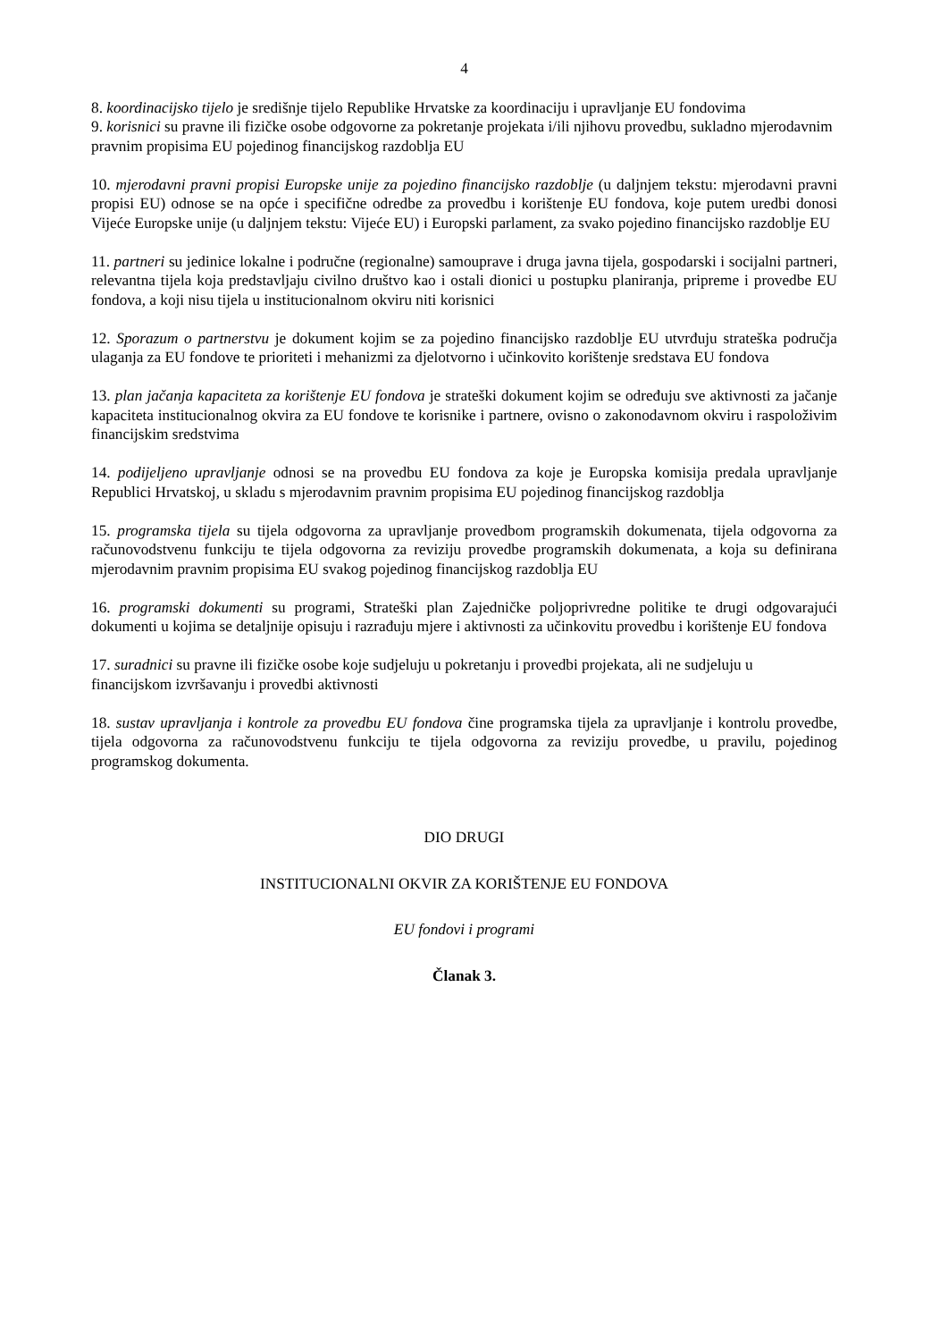4
8. koordinacijsko tijelo je središnje tijelo Republike Hrvatske za koordinaciju i upravljanje EU fondovima
9. korisnici su pravne ili fizičke osobe odgovorne za pokretanje projekata i/ili njihovu provedbu, sukladno mjerodavnim pravnim propisima EU pojedinog financijskog razdoblja EU
10. mjerodavni pravni propisi Europske unije za pojedino financijsko razdoblje (u daljnjem tekstu: mjerodavni pravni propisi EU) odnose se na opće i specifične odredbe za provedbu i korištenje EU fondova, koje putem uredbi donosi Vijeće Europske unije (u daljnjem tekstu: Vijeće EU) i Europski parlament, za svako pojedino financijsko razdoblje EU
11. partneri su jedinice lokalne i područne (regionalne) samouprave i druga javna tijela, gospodarski i socijalni partneri, relevantna tijela koja predstavljaju civilno društvo kao i ostali dionici u postupku planiranja, pripreme i provedbe EU fondova, a koji nisu tijela u institucionalnom okviru niti korisnici
12. Sporazum o partnerstvu je dokument kojim se za pojedino financijsko razdoblje EU utvrđuju strateška područja ulaganja za EU fondove te prioriteti i mehanizmi za djelotvorno i učinkovito korištenje sredstava EU fondova
13. plan jačanja kapaciteta za korištenje EU fondova je strateški dokument kojim se određuju sve aktivnosti za jačanje kapaciteta institucionalnog okvira za EU fondove te korisnike i partnere, ovisno o zakonodavnom okviru i raspoloživim financijskim sredstvima
14. podijeljeno upravljanje odnosi se na provedbu EU fondova za koje je Europska komisija predala upravljanje Republici Hrvatskoj, u skladu s mjerodavnim pravnim propisima EU pojedinog financijskog razdoblja
15. programska tijela su tijela odgovorna za upravljanje provedbom programskih dokumenata, tijela odgovorna za računovodstvenu funkciju te tijela odgovorna za reviziju provedbe programskih dokumenata, a koja su definirana mjerodavnim pravnim propisima EU svakog pojedinog financijskog razdoblja EU
16. programski dokumenti su programi, Strateški plan Zajedničke poljoprivredne politike te drugi odgovarajući dokumenti u kojima se detaljnije opisuju i razrađuju mjere i aktivnosti za učinkovitu provedbu i korištenje EU fondova
17. suradnici su pravne ili fizičke osobe koje sudjeluju u pokretanju i provedbi projekata, ali ne sudjeluju u financijskom izvršavanju i provedbi aktivnosti
18. sustav upravljanja i kontrole za provedbu EU fondova čine programska tijela za upravljanje i kontrolu provedbe, tijela odgovorna za računovodstvenu funkciju te tijela odgovorna za reviziju provedbe, u pravilu, pojedinog programskog dokumenta.
DIO DRUGI
INSTITUCIONALNI OKVIR ZA KORIŠTENJE EU FONDOVA
EU fondovi i programi
Članak 3.